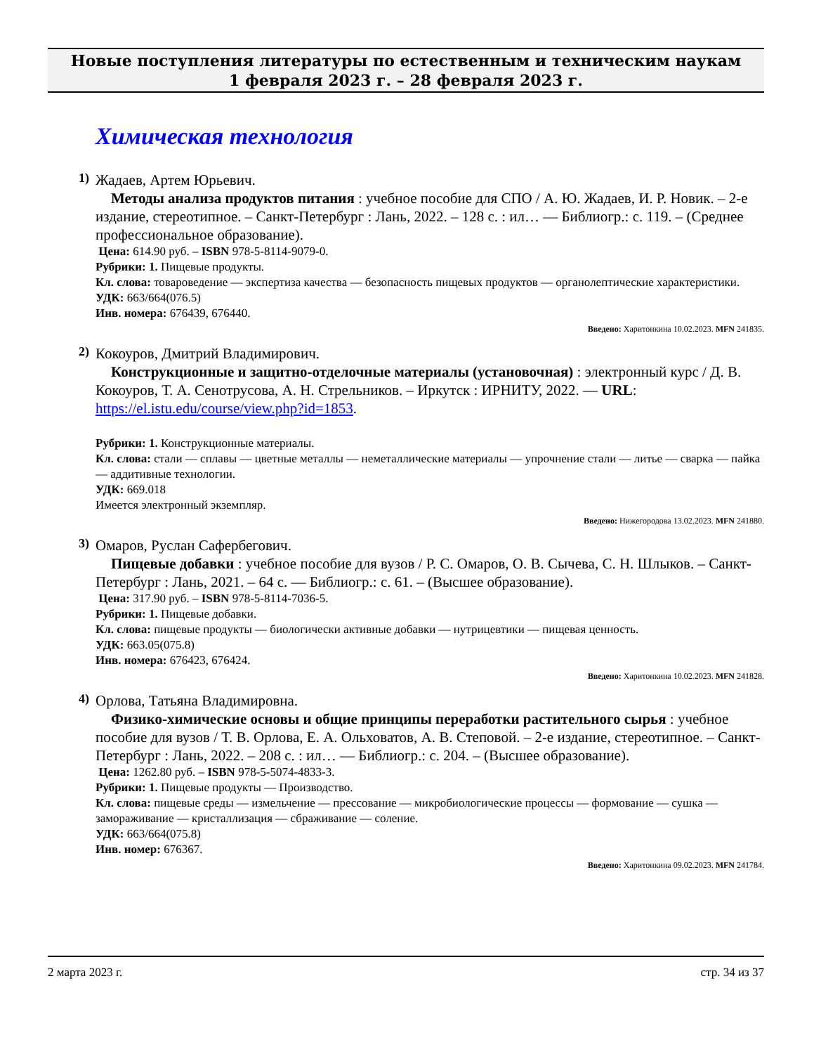Новые поступления литературы по естественным и техническим наукам
1 февраля 2023 г. – 28 февраля 2023 г.
Химическая технология
1)
Жадаев, Артем Юрьевич.
Методы анализа продуктов питания : учебное пособие для СПО / А. Ю. Жадаев, И. Р. Новик. – 2-е издание, стереотипное. – Санкт-Петербург : Лань, 2022. – 128 с. : ил… — Библиогр.: с. 119. – (Среднее профессиональное образование).
Цена: 614.90 руб. – ISBN 978-5-8114-9079-0.
Рубрики: 1. Пищевые продукты.
Кл. слова: товароведение — экспертиза качества — безопасность пищевых продуктов — органолептические характеристики.
УДК: 663/664(076.5)
Инв. номера: 676439, 676440.
Введено: Харитонкина 10.02.2023. MFN 241835.
2)
Кокоуров, Дмитрий Владимирович.
Конструкционные и защитно-отделочные материалы (установочная) : электронный курс / Д. В. Кокоуров, Т. А. Сенотрусова, А. Н. Стрельников. – Иркутск : ИРНИТУ, 2022. — URL: https://el.istu.edu/course/view.php?id=1853.
Рубрики: 1. Конструкционные материалы.
Кл. слова: стали — сплавы — цветные металлы — неметаллические материалы — упрочнение стали — литье — сварка — пайка — аддитивные технологии.
УДК: 669.018
Имеется электронный экземпляр.
Введено: Нижегородова 13.02.2023. MFN 241880.
3)
Омаров, Руслан Сафербегович.
Пищевые добавки : учебное пособие для вузов / Р. С. Омаров, О. В. Сычева, С. Н. Шлыков. – Санкт-Петербург : Лань, 2021. – 64 с. — Библиогр.: с. 61. – (Высшее образование).
Цена: 317.90 руб. – ISBN 978-5-8114-7036-5.
Рубрики: 1. Пищевые добавки.
Кл. слова: пищевые продукты — биологически активные добавки — нутрицевтики — пищевая ценность.
УДК: 663.05(075.8)
Инв. номера: 676423, 676424.
Введено: Харитонкина 10.02.2023. MFN 241828.
4)
Орлова, Татьяна Владимировна.
Физико-химические основы и общие принципы переработки растительного сырья : учебное пособие для вузов / Т. В. Орлова, Е. А. Ольховатов, А. В. Степовой. – 2-е издание, стереотипное. – Санкт-Петербург : Лань, 2022. – 208 с. : ил… — Библиогр.: с. 204. – (Высшее образование).
Цена: 1262.80 руб. – ISBN 978-5-5074-4833-3.
Рубрики: 1. Пищевые продукты — Производство.
Кл. слова: пищевые среды — измельчение — прессование — микробиологические процессы — формование — сушка — замораживание — кристаллизация — сбраживание — соление.
УДК: 663/664(075.8)
Инв. номер: 676367.
Введено: Харитонкина 09.02.2023. MFN 241784.
2 марта 2023 г. стр. 34 из 37